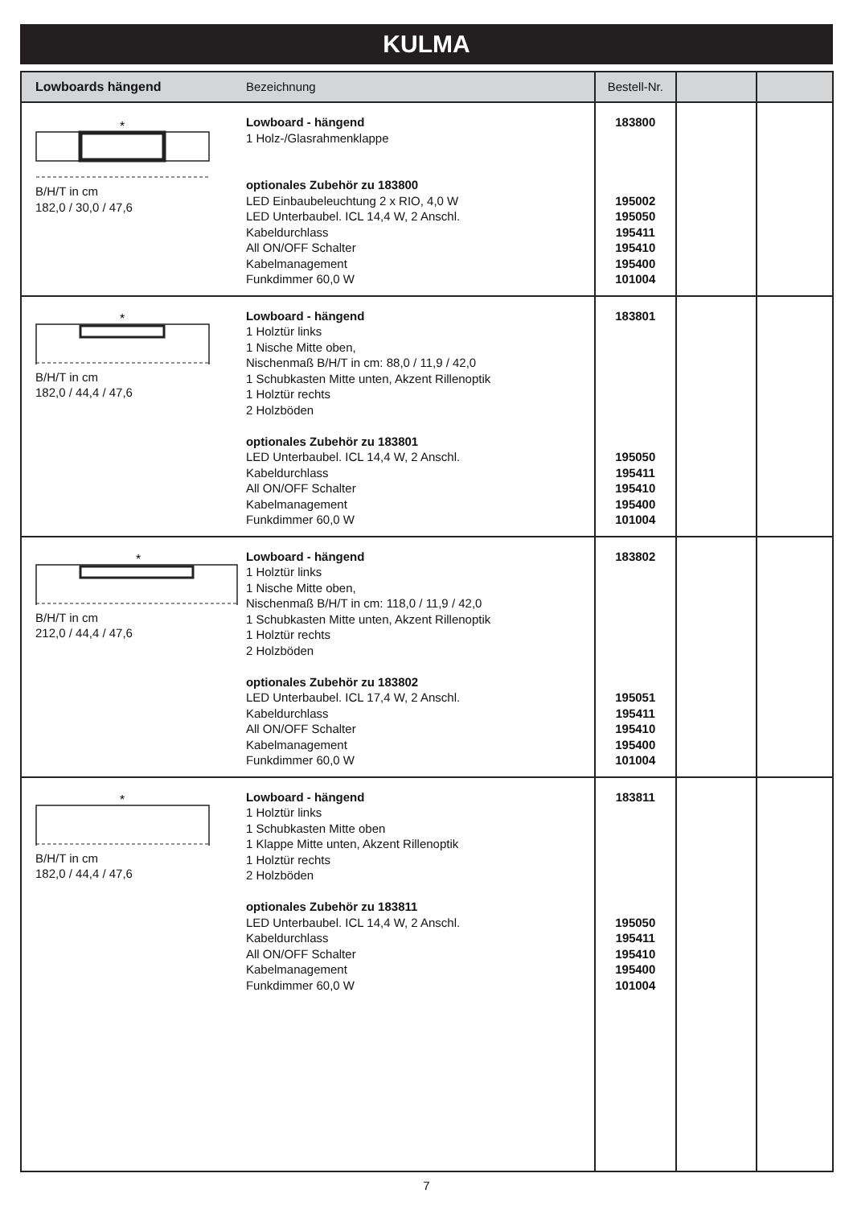KULMA
| Lowboards hängend | Bezeichnung | Bestell-Nr. | | |
| --- | --- | --- | --- | --- |
| * B/H/T in cm 182,0 / 30,0 / 47,6 | Lowboard - hängend 1 Holz-/Glasrahmenklappe optionales Zubehör zu 183800 LED Einbaubeleuchtung 2 x RIO, 4,0 W LED Unterbaubel. ICL 14,4 W, 2 Anschl. Kabeldurchlass All ON/OFF Schalter Kabelmanagement Funkdimmer 60,0 W | 183800 195002 195050 195411 195410 195400 101004 | | |
| * B/H/T in cm 182,0 / 44,4 / 47,6 | Lowboard - hängend 1 Holztür links 1 Nische Mitte oben, Nischenmaß B/H/T in cm: 88,0 / 11,9 / 42,0 1 Schubkasten Mitte unten, Akzent Rillenoptik 1 Holztür rechts 2 Holzböden optionales Zubehör zu 183801 LED Unterbaubel. ICL 14,4 W, 2 Anschl. Kabeldurchlass All ON/OFF Schalter Kabelmanagement Funkdimmer 60,0 W | 183801 195050 195411 195410 195400 101004 | | |
| * B/H/T in cm 212,0 / 44,4 / 47,6 | Lowboard - hängend 1 Holztür links 1 Nische Mitte oben, Nischenmaß B/H/T in cm: 118,0 / 11,9 / 42,0 1 Schubkasten Mitte unten, Akzent Rillenoptik 1 Holztür rechts 2 Holzböden optionales Zubehör zu 183802 LED Unterbaubel. ICL 17,4 W, 2 Anschl. Kabeldurchlass All ON/OFF Schalter Kabelmanagement Funkdimmer 60,0 W | 183802 195051 195411 195410 195400 101004 | | |
| * B/H/T in cm 182,0 / 44,4 / 47,6 | Lowboard - hängend 1 Holztür links 1 Schubkasten Mitte oben 1 Klappe Mitte unten, Akzent Rillenoptik 1 Holztür rechts 2 Holzböden optionales Zubehör zu 183811 LED Unterbaubel. ICL 14,4 W, 2 Anschl. Kabeldurchlass All ON/OFF Schalter Kabelmanagement Funkdimmer 60,0 W | 183811 195050 195411 195410 195400 101004 | | |
7